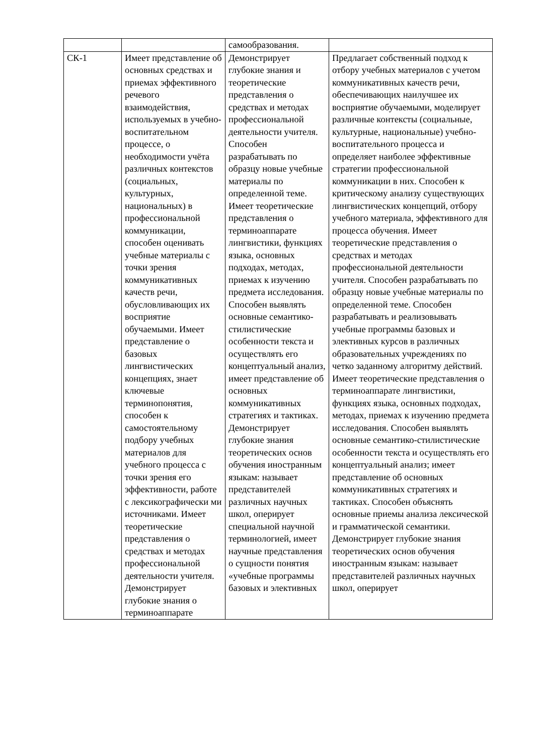| | | самообразования. | |
| СК-1 | Имеет представление об основных средствах и приемах эффективного речевого взаимодействия, используемых в учебно-воспитательном процессе, о необходимости учёта различных контекстов (социальных, культурных, национальных) в профессиональной коммуникации, способен оценивать учебные материалы с точки зрения коммуникативных качеств речи, обусловливающих их восприятие обучаемыми. Имеет представление о базовых лингвистических концепциях, знает ключевые терминопонятия, способен к самостоятельному подбору учебных материалов для учебного процесса с точки зрения его эффективности, работе с лексикографически ми источниками. Имеет теоретические представления о средствах и методах профессиональной деятельности учителя. Демонстрирует глубокие знания о терминоаппарате | Демонстрирует глубокие знания и теоретические представления о средствах и методах профессиональной деятельности учителя. Способен разрабатывать по образцу новые учебные материалы по определенной теме. Имеет теоретические представления о терминоаппарате лингвистики, функциях языка, основных подходах, методах, приемах к изучению предмета исследования. Способен выявлять основные семантико-стилистические особенности текста и осуществлять его концептуальный анализ, имеет представление об основных коммуникативных стратегиях и тактиках. Демонстрирует глубокие знания теоретических основ обучения иностранным языкам: называет представителей различных научных школ, оперирует специальной научной терминологией, имеет научные представления о сущности понятия «учебные программы базовых и элективных | Предлагает собственный подход к отбору учебных материалов с учетом коммуникативных качеств речи, обеспечивающих наилучшее их восприятие обучаемыми, моделирует различные контексты (социальные, культурные, национальные) учебно-воспитательного процесса и определяет наиболее эффективные стратегии профессиональной коммуникации в них. Способен к критическому анализу существующих лингвистических концепций, отбору учебного материала, эффективного для процесса обучения. Имеет теоретические представления о средствах и методах профессиональной деятельности учителя. Способен разрабатывать по образцу новые учебные материалы по определенной теме. Способен разрабатывать и реализовывать учебные программы базовых и элективных курсов в различных образовательных учреждениях по четко заданному алгоритму действий. Имеет теоретические представления о терминоаппарате лингвистики, функциях языка, основных подходах, методах, приемах к изучению предмета исследования. Способен выявлять основные семантико-стилистические особенности текста и осуществлять его концептуальный анализ; имеет представление об основных коммуникативных стратегиях и тактиках. Способен объяснять основные приемы анализа лексической и грамматической семантики. Демонстрирует глубокие знания теоретических основ обучения иностранным языкам: называет представителей различных научных школ, оперирует |